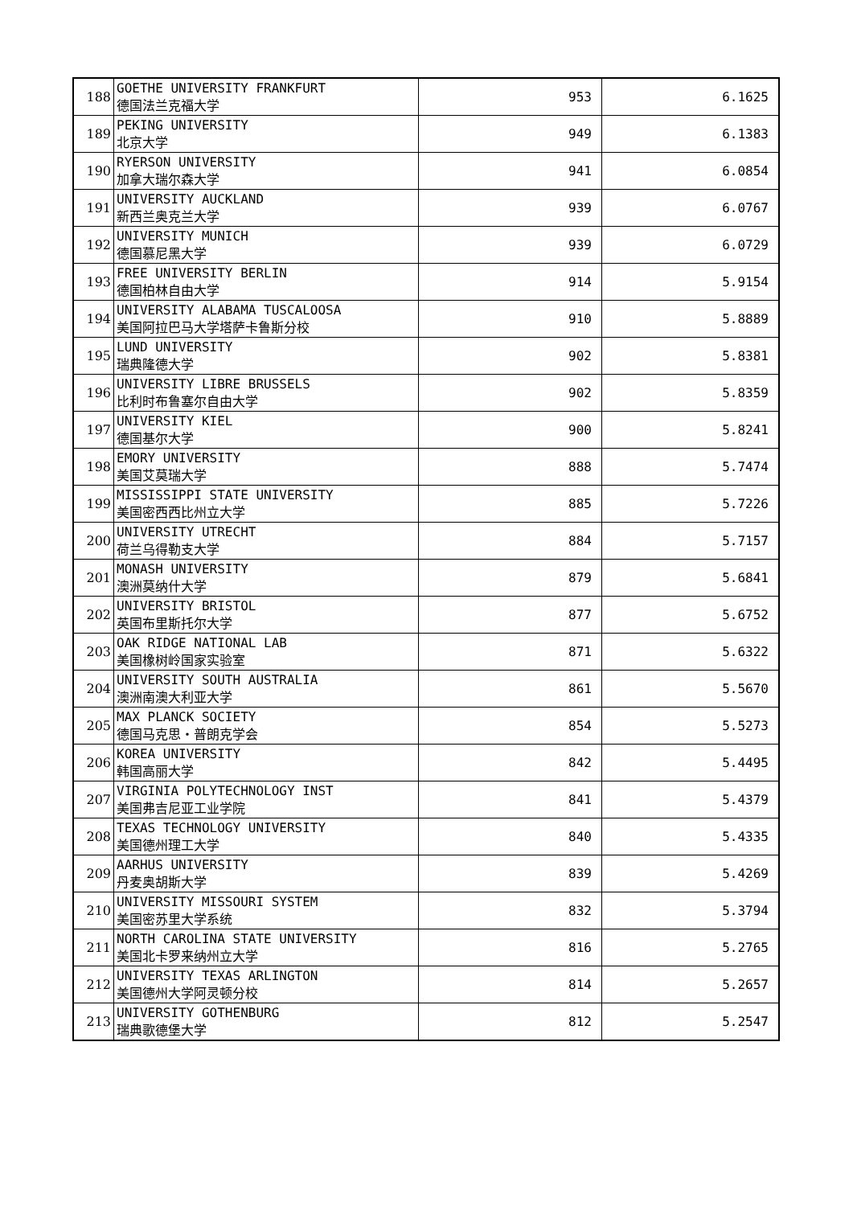| 188 | GOETHE UNIVERSITY FRANKFURT 德国法兰克福大学 | 953 | 6.1625 |
| 189 | PEKING UNIVERSITY 北京大学 | 949 | 6.1383 |
| 190 | RYERSON UNIVERSITY 加拿大瑞尔森大学 | 941 | 6.0854 |
| 191 | UNIVERSITY AUCKLAND 新西兰奥克兰大学 | 939 | 6.0767 |
| 192 | UNIVERSITY MUNICH 德国慕尼黑大学 | 939 | 6.0729 |
| 193 | FREE UNIVERSITY BERLIN 德国柏林自由大学 | 914 | 5.9154 |
| 194 | UNIVERSITY ALABAMA TUSCALOOSA 美国阿拉巴马大学塔萨卡鲁斯分校 | 910 | 5.8889 |
| 195 | LUND UNIVERSITY 瑞典隆德大学 | 902 | 5.8381 |
| 196 | UNIVERSITY LIBRE BRUSSELS 比利时布鲁塞尔自由大学 | 902 | 5.8359 |
| 197 | UNIVERSITY KIEL 德国基尔大学 | 900 | 5.8241 |
| 198 | EMORY UNIVERSITY 美国艾莫瑞大学 | 888 | 5.7474 |
| 199 | MISSISSIPPI STATE UNIVERSITY 美国密西西比州立大学 | 885 | 5.7226 |
| 200 | UNIVERSITY UTRECHT 荷兰乌得勒支大学 | 884 | 5.7157 |
| 201 | MONASH UNIVERSITY 澳洲莫纳什大学 | 879 | 5.6841 |
| 202 | UNIVERSITY BRISTOL 英国布里斯托尔大学 | 877 | 5.6752 |
| 203 | OAK RIDGE NATIONAL LAB 美国橡树岭国家实验室 | 871 | 5.6322 |
| 204 | UNIVERSITY SOUTH AUSTRALIA 澳洲南澳大利亚大学 | 861 | 5.5670 |
| 205 | MAX PLANCK SOCIETY 德国马克思・普朗克学会 | 854 | 5.5273 |
| 206 | KOREA UNIVERSITY 韩国高丽大学 | 842 | 5.4495 |
| 207 | VIRGINIA POLYTECHNOLOGY INST 美国弗吉尼亚工业学院 | 841 | 5.4379 |
| 208 | TEXAS TECHNOLOGY UNIVERSITY 美国德州理工大学 | 840 | 5.4335 |
| 209 | AARHUS UNIVERSITY 丹麦奥胡斯大学 | 839 | 5.4269 |
| 210 | UNIVERSITY MISSOURI SYSTEM 美国密苏里大学系统 | 832 | 5.3794 |
| 211 | NORTH CAROLINA STATE UNIVERSITY 美国北卡罗来纳州立大学 | 816 | 5.2765 |
| 212 | UNIVERSITY TEXAS ARLINGTON 美国德州大学阿灵顿分校 | 814 | 5.2657 |
| 213 | UNIVERSITY GOTHENBURG 瑞典歌德堡大学 | 812 | 5.2547 |